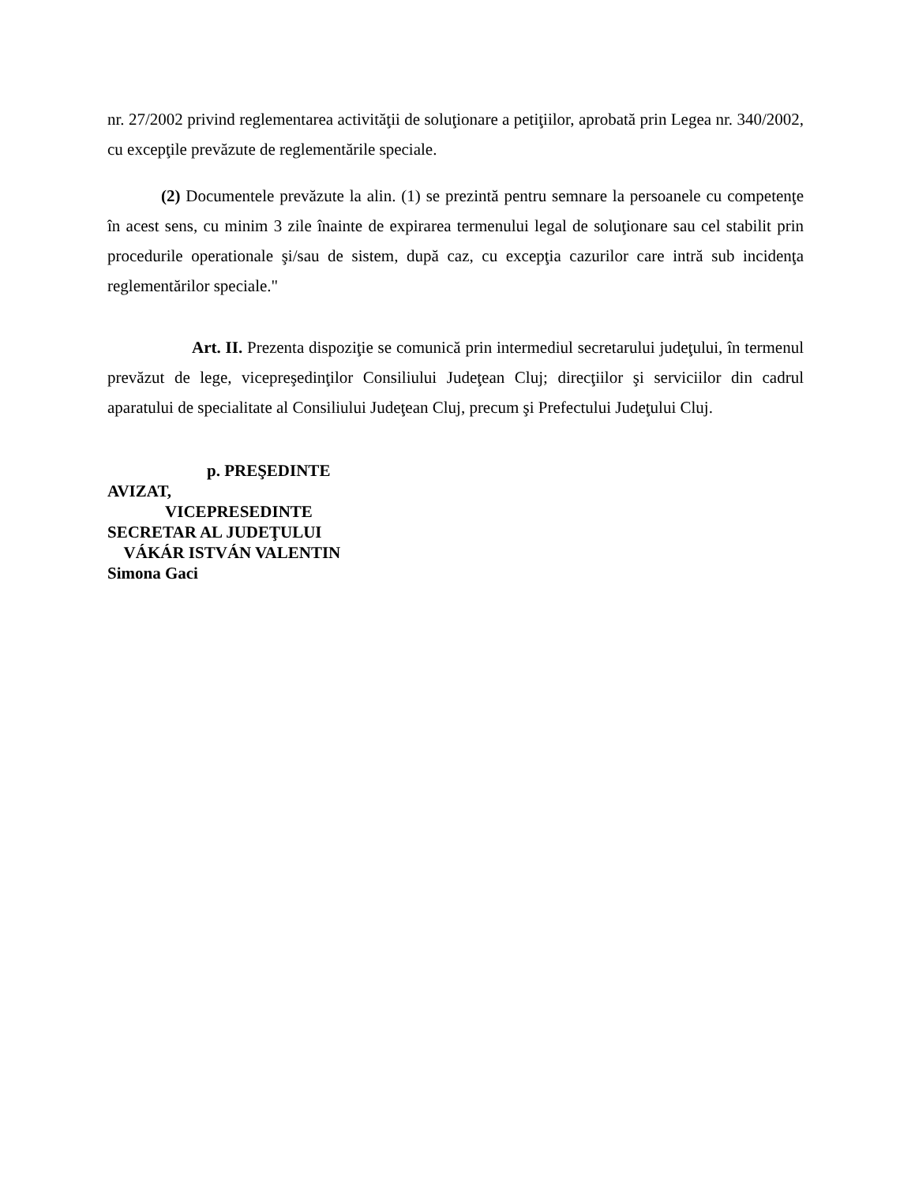nr. 27/2002 privind reglementarea activităţii de soluţionare a petiţiilor, aprobată prin Legea nr. 340/2002, cu excepţile prevăzute de reglementările speciale.
(2) Documentele prevăzute la alin. (1) se prezintă pentru semnare la persoanele cu competenţe în acest sens, cu minim 3 zile înainte de expirarea termenului legal de soluţionare sau cel stabilit prin procedurile operationale şi/sau de sistem, după caz, cu excepţia cazurilor care intră sub incidenţa reglementărilor speciale."
Art. II. Prezenta dispoziţie se comunică prin intermediul secretarului judeţului, în termenul prevăzut de lege, vicepreşedinţilor Consiliului Judeţean Cluj; direcţiilor şi serviciilor din cadrul aparatului de specialitate al Consiliului Judeţean Cluj, precum şi Prefectului Judeţului Cluj.
p. PREŞEDINTE
AVIZAT,
VICEPRESEDINTE
SECRETAR AL JUDEŢULUI
VÁKÁR ISTVÁN VALENTIN
Simona Gaci